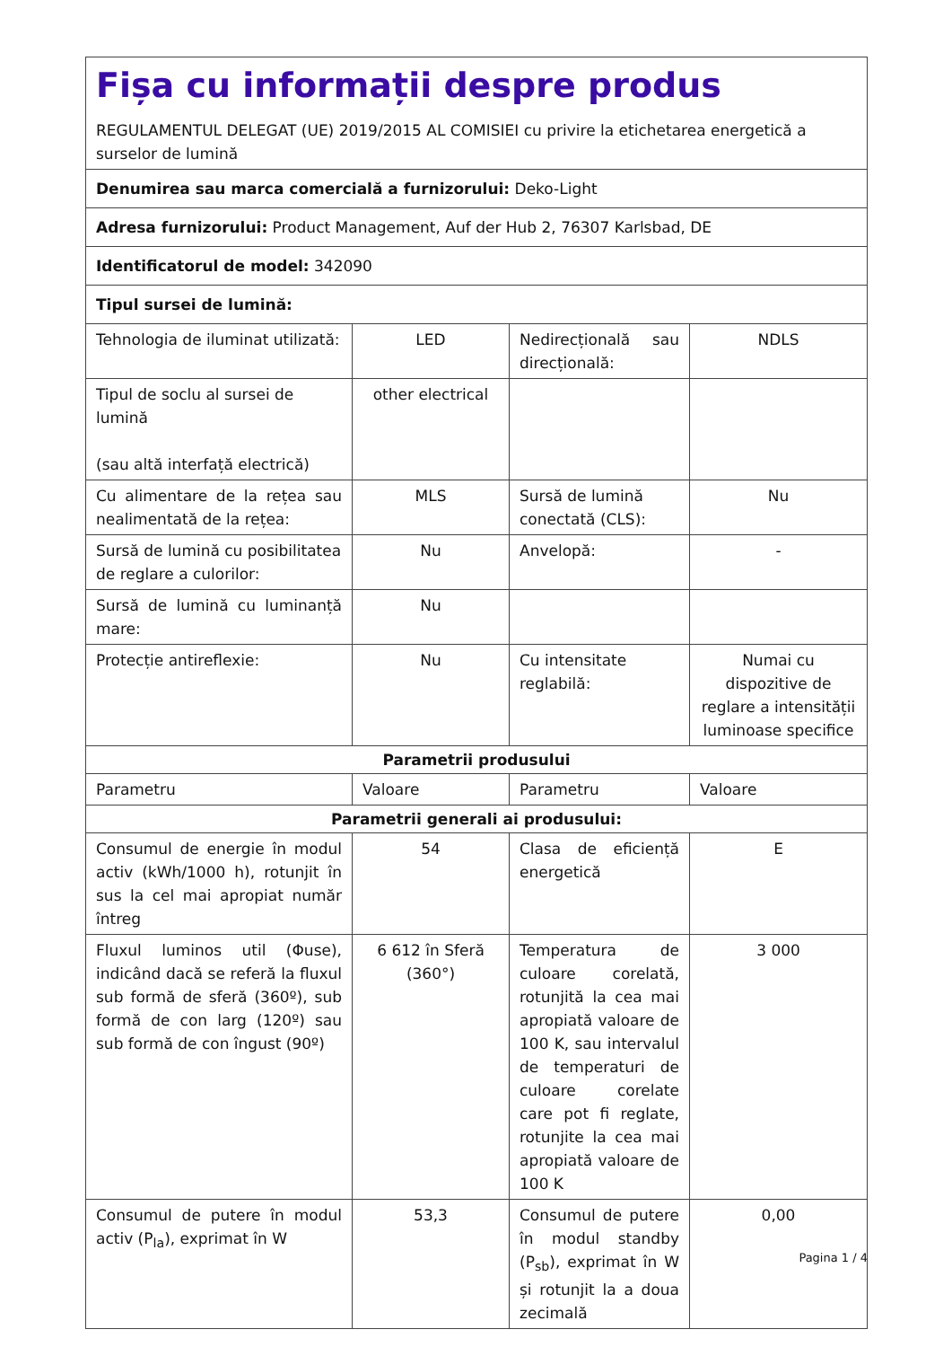| Fișa cu informații despre produs REGULAMENTUL DELEGAT (UE) 2019/2015 AL COMISIEI cu privire la etichetarea energetică a surselor de lumină | | | |
| Denumirea sau marca comercială a furnizorului: Deko-Light | | | |
| Adresa furnizorului: Product Management, Auf der Hub 2, 76307 Karlsbad, DE | | | |
| Identificatorul de model: 342090 | | | |
| Tipul sursei de lumină: | | | |
| Tehnologia de iluminat utilizată: | LED | Nedirecțională sau direcțională: | NDLS |
| Tipul de soclu al sursei de lumină (sau altă interfață electrică) | other electrical | | |
| Cu alimentare de la rețea sau nealimentată de la rețea: | MLS | Sursă de lumină conectată (CLS): | Nu |
| Sursă de lumină cu posibilitatea de reglare a culorilor: | Nu | Anvelopă: | - |
| Sursă de lumină cu luminanță mare: | Nu | | |
| Protecție antireflexie: | Nu | Cu intensitate reglabilă: | Numai cu dispozitive de reglare a intensității luminoase specifice |
| Parametrii produsului | | | |
| Parametru | Valoare | Parametru | Valoare |
| Parametrii generali ai produsului: | | | |
| Consumul de energie în modul activ (kWh/1000 h), rotunjit în sus la cel mai apropiat număr întreg | 54 | Clasa de eficiență energetică | E |
| Fluxul luminos util (Φuse), indicând dacă se referă la fluxul sub formă de sferă (360º), sub formă de con larg (120º) sau sub formă de con îngust (90º) | 6 612 în Sferă (360°) | Temperatura de culoare corelată, rotunjită la cea mai apropiată valoare de 100 K, sau intervalul de temperaturi de culoare corelate care pot fi reglate, rotunjite la cea mai apropiată valoare de 100 K | 3 000 |
| Consumul de putere în modul activ (P<sub>la</sub>), exprimat în W | 53,3 | Consumul de putere în modul standby (P<sub>sb</sub>), exprimat în W și rotunjit la a doua zecimală | 0,00 |
Pagina 1 / 4